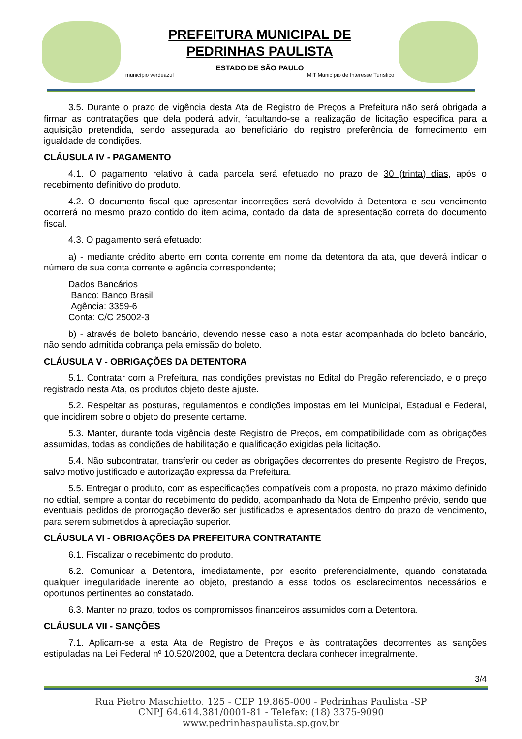PREFEITURA MUNICIPAL DE
PEDRINHAS PAULISTA
ESTADO DE SÃO PAULO
município verdeazul MIT Município de Interesse Turístico
3.5. Durante o prazo de vigência desta Ata de Registro de Preços a Prefeitura não será obrigada a firmar as contratações que dela poderá advir, facultando-se a realização de licitação especifica para a aquisição pretendida, sendo assegurada ao beneficiário do registro preferência de fornecimento em igualdade de condições.
CLÁUSULA IV - PAGAMENTO
4.1. O pagamento relativo à cada parcela será efetuado no prazo de 30 (trinta) dias, após o recebimento definitivo do produto.
4.2. O documento fiscal que apresentar incorreções será devolvido à Detentora e seu vencimento ocorrerá no mesmo prazo contido do item acima, contado da data de apresentação correta do documento fiscal.
4.3. O pagamento será efetuado:
a) - mediante crédito aberto em conta corrente em nome da detentora da ata, que deverá indicar o número de sua conta corrente e agência correspondente;
Dados Bancários
Banco: Banco Brasil
Agência: 3359-6
Conta: C/C 25002-3
b) - através de boleto bancário, devendo nesse caso a nota estar acompanhada do boleto bancário, não sendo admitida cobrança pela emissão do boleto.
CLÁUSULA V - OBRIGAÇÕES DA DETENTORA
5.1. Contratar com a Prefeitura, nas condições previstas no Edital do Pregão referenciado, e o preço registrado nesta Ata, os produtos objeto deste ajuste.
5.2. Respeitar as posturas, regulamentos e condições impostas em lei Municipal, Estadual e Federal, que incidirem sobre o objeto do presente certame.
5.3. Manter, durante toda vigência deste Registro de Preços, em compatibilidade com as obrigações assumidas, todas as condições de habilitação e qualificação exigidas pela licitação.
5.4. Não subcontratar, transferir ou ceder as obrigações decorrentes do presente Registro de Preços, salvo motivo justificado e autorização expressa da Prefeitura.
5.5. Entregar o produto, com as especificações compatíveis com a proposta, no prazo máximo definido no edtial, sempre a contar do recebimento do pedido, acompanhado da Nota de Empenho prévio, sendo que eventuais pedidos de prorrogação deverão ser justificados e apresentados dentro do prazo de vencimento, para serem submetidos à apreciação superior.
CLÁUSULA VI - OBRIGAÇÕES DA PREFEITURA CONTRATANTE
6.1. Fiscalizar o recebimento do produto.
6.2. Comunicar a Detentora, imediatamente, por escrito preferencialmente, quando constatada qualquer irregularidade inerente ao objeto, prestando a essa todos os esclarecimentos necessários e oportunos pertinentes ao constatado.
6.3. Manter no prazo, todos os compromissos financeiros assumidos com a Detentora.
CLÁUSULA VII - SANÇÕES
7.1. Aplicam-se a esta Ata de Registro de Preços e às contratações decorrentes as sanções estipuladas na Lei Federal nº 10.520/2002, que a Detentora declara conhecer integralmente.
3/4
Rua Pietro Maschietto, 125 - CEP 19.865-000 - Pedrinhas Paulista -SP
CNPJ 64.614.381/0001-81 - Telefax: (18) 3375-9090
www.pedrinhaspaulista.sp.gov.br